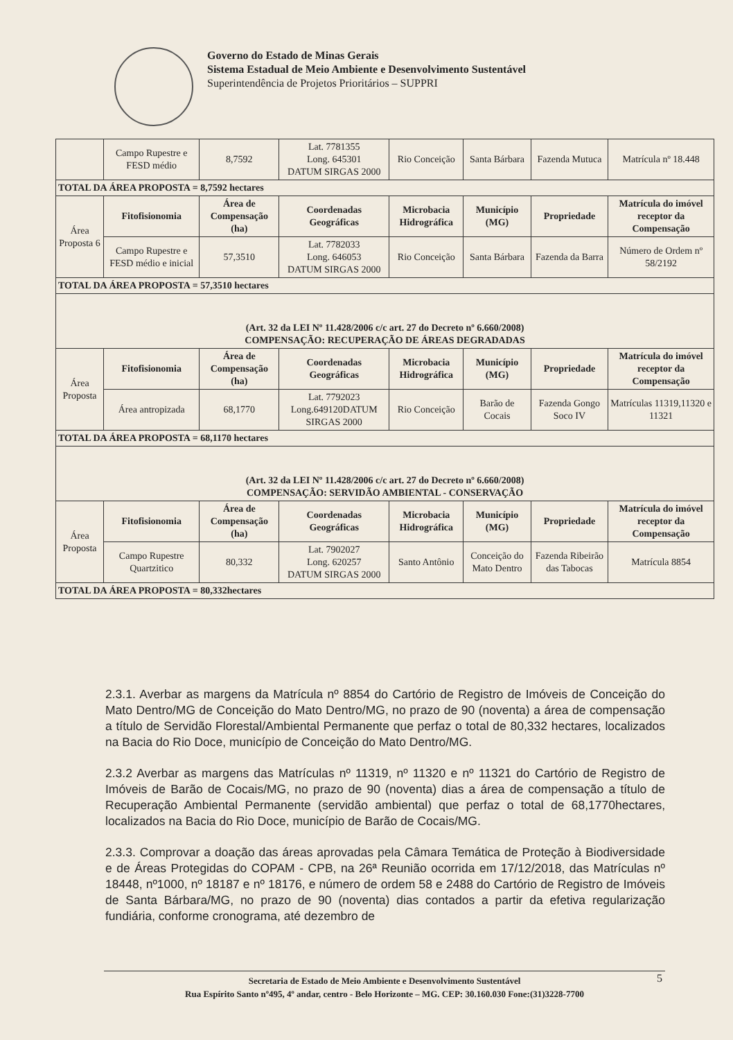Governo do Estado de Minas Gerais
Sistema Estadual de Meio Ambiente e Desenvolvimento Sustentável
Superintendência de Projetos Prioritários – SUPPRI
| | Campo Rupestre e FESD médio | 8,7592 | Lat. 7781355 Long. 645301 DATUM SIRGAS 2000 | Rio Conceição | Santa Bárbara | Fazenda Mutuca | Matrícula nº 18.448 |
| TOTAL DA ÁREA PROPOSTA = 8,7592 hectares | | | | | | | |
| Área Proposta 6 | Fitofisionomia | Área de Compensação (ha) | Coordenadas Geográficas | Microbacia Hidrográfica | Município (MG) | Propriedade | Matrícula do imóvel receptor da Compensação |
| | Campo Rupestre e FESD médio e inicial | 57,3510 | Lat. 7782033 Long. 646053 DATUM SIRGAS 2000 | Rio Conceição | Santa Bárbara | Fazenda da Barra | Número de Ordem nº 58/2192 |
| TOTAL DA ÁREA PROPOSTA = 57,3510 hectares | | | | | | | |
| (Art. 32 da LEI Nº 11.428/2006 c/c art. 27 do Decreto nº 6.660/2008) COMPENSAÇÃO: RECUPERAÇÃO DE ÁREAS DEGRADADAS | | | | | | | |
| Área Proposta | Fitofisionomia | Área de Compensação (ha) | Coordenadas Geográficas | Microbacia Hidrográfica | Município (MG) | Propriedade | Matrícula do imóvel receptor da Compensação |
| | Área antropizada | 68,1770 | Lat. 7792023 Long.649120DATUM SIRGAS 2000 | Rio Conceição | Barão de Cocais | Fazenda Gongo Soco IV | Matrículas 11319,11320 e 11321 |
| TOTAL DA ÁREA PROPOSTA = 68,1170 hectares | | | | | | | |
| (Art. 32 da LEI Nº 11.428/2006 c/c art. 27 do Decreto nº 6.660/2008) COMPENSAÇÃO: SERVIDÃO AMBIENTAL - CONSERVAÇÃO | | | | | | | |
| Área Proposta | Fitofisionomia | Área de Compensação (ha) | Coordenadas Geográficas | Microbacia Hidrográfica | Município (MG) | Propriedade | Matrícula do imóvel receptor da Compensação |
| | Campo Rupestre Quartzitico | 80,332 | Lat. 7902027 Long. 620257 DATUM SIRGAS 2000 | Santo Antônio | Conceição do Mato Dentro | Fazenda Ribeirão das Tabocas | Matrícula 8854 |
| TOTAL DA ÁREA PROPOSTA = 80,332hectares | | | | | | | |
2.3.1. Averbar as margens da Matrícula nº 8854 do Cartório de Registro de Imóveis de Conceição do Mato Dentro/MG de Conceição do Mato Dentro/MG, no prazo de 90 (noventa) a área de compensação a título de Servidão Florestal/Ambiental Permanente que perfaz o total de 80,332 hectares, localizados na Bacia do Rio Doce, município de Conceição do Mato Dentro/MG.
2.3.2 Averbar as margens das Matrículas nº 11319, nº 11320 e nº 11321 do Cartório de Registro de Imóveis de Barão de Cocais/MG, no prazo de 90 (noventa) dias a área de compensação a título de Recuperação Ambiental Permanente (servidão ambiental) que perfaz o total de 68,1770hectares, localizados na Bacia do Rio Doce, município de Barão de Cocais/MG.
2.3.3. Comprovar a doação das áreas aprovadas pela Câmara Temática de Proteção à Biodiversidade e de Áreas Protegidas do COPAM - CPB, na 26ª Reunião ocorrida em 17/12/2018, das Matrículas nº 18448, nº1000, nº 18187 e nº 18176, e número de ordem 58 e 2488 do Cartório de Registro de Imóveis de Santa Bárbara/MG, no prazo de 90 (noventa) dias contados a partir da efetiva regularização fundiária, conforme cronograma, até dezembro de
Secretaria de Estado de Meio Ambiente e Desenvolvimento Sustentável
Rua Espírito Santo nº495, 4º andar, centro - Belo Horizonte – MG. CEP: 30.160.030 Fone:(31)3228-7700
5